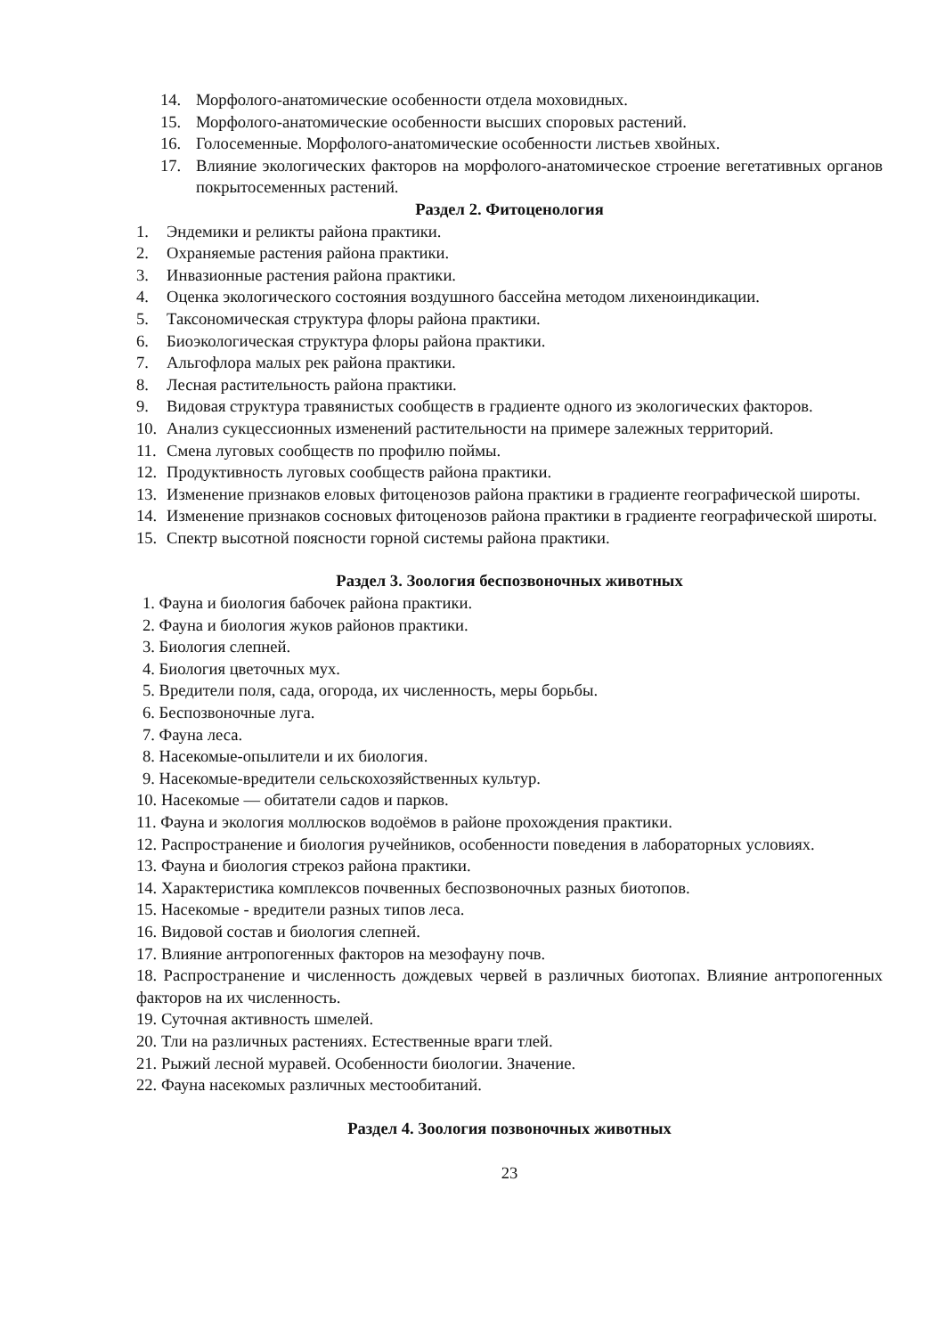14. Морфолого-анатомические особенности отдела моховидных.
15. Морфолого-анатомические особенности высших споровых растений.
16. Голосеменные. Морфолого-анатомические особенности листьев хвойных.
17. Влияние экологических факторов на морфолого-анатомическое строение вегетативных органов покрытосеменных растений.
Раздел 2. Фитоценология
1. Эндемики и реликты района практики.
2. Охраняемые растения района практики.
3. Инвазионные растения района практики.
4. Оценка экологического состояния воздушного бассейна методом лихеноиндикации.
5. Таксономическая структура флоры района практики.
6. Биоэкологическая структура флоры района практики.
7. Альгофлора малых рек района практики.
8. Лесная растительность района практики.
9. Видовая структура травянистых сообществ в градиенте одного из экологических факторов.
10. Анализ сукцессионных изменений растительности на примере залежных территорий.
11. Смена луговых сообществ по профилю поймы.
12. Продуктивность луговых сообществ района практики.
13. Изменение признаков еловых фитоценозов района практики в градиенте географической широты.
14. Изменение признаков сосновых фитоценозов района практики в градиенте географической широты.
15. Спектр высотной поясности горной системы района практики.
Раздел 3. Зоология беспозвоночных животных
1. Фауна и биология бабочек района практики.
2. Фауна и биология жуков районов практики.
3. Биология слепней.
4. Биология цветочных мух.
5. Вредители поля, сада, огорода, их численность, меры борьбы.
6. Беспозвоночные луга.
7. Фауна леса.
8. Насекомые-опылители и их биология.
9. Насекомые-вредители сельскохозяйственных культур.
10. Насекомые — обитатели садов и парков.
11. Фауна и экология моллюсков водоёмов в районе прохождения практики.
12. Распространение и биология ручейников, особенности поведения в лабораторных условиях.
13. Фауна и биология стрекоз района практики.
14. Характеристика комплексов почвенных беспозвоночных разных биотопов.
15. Насекомые - вредители разных типов леса.
16. Видовой состав и биология слепней.
17. Влияние антропогенных факторов на мезофауну почв.
18. Распространение и численность дождевых червей в различных биотопах. Влияние антропогенных факторов на их численность.
19. Суточная активность шмелей.
20. Тли на различных растениях. Естественные враги тлей.
21. Рыжий лесной муравей. Особенности биологии. Значение.
22. Фауна насекомых различных местообитаний.
Раздел 4. Зоология позвоночных животных
23